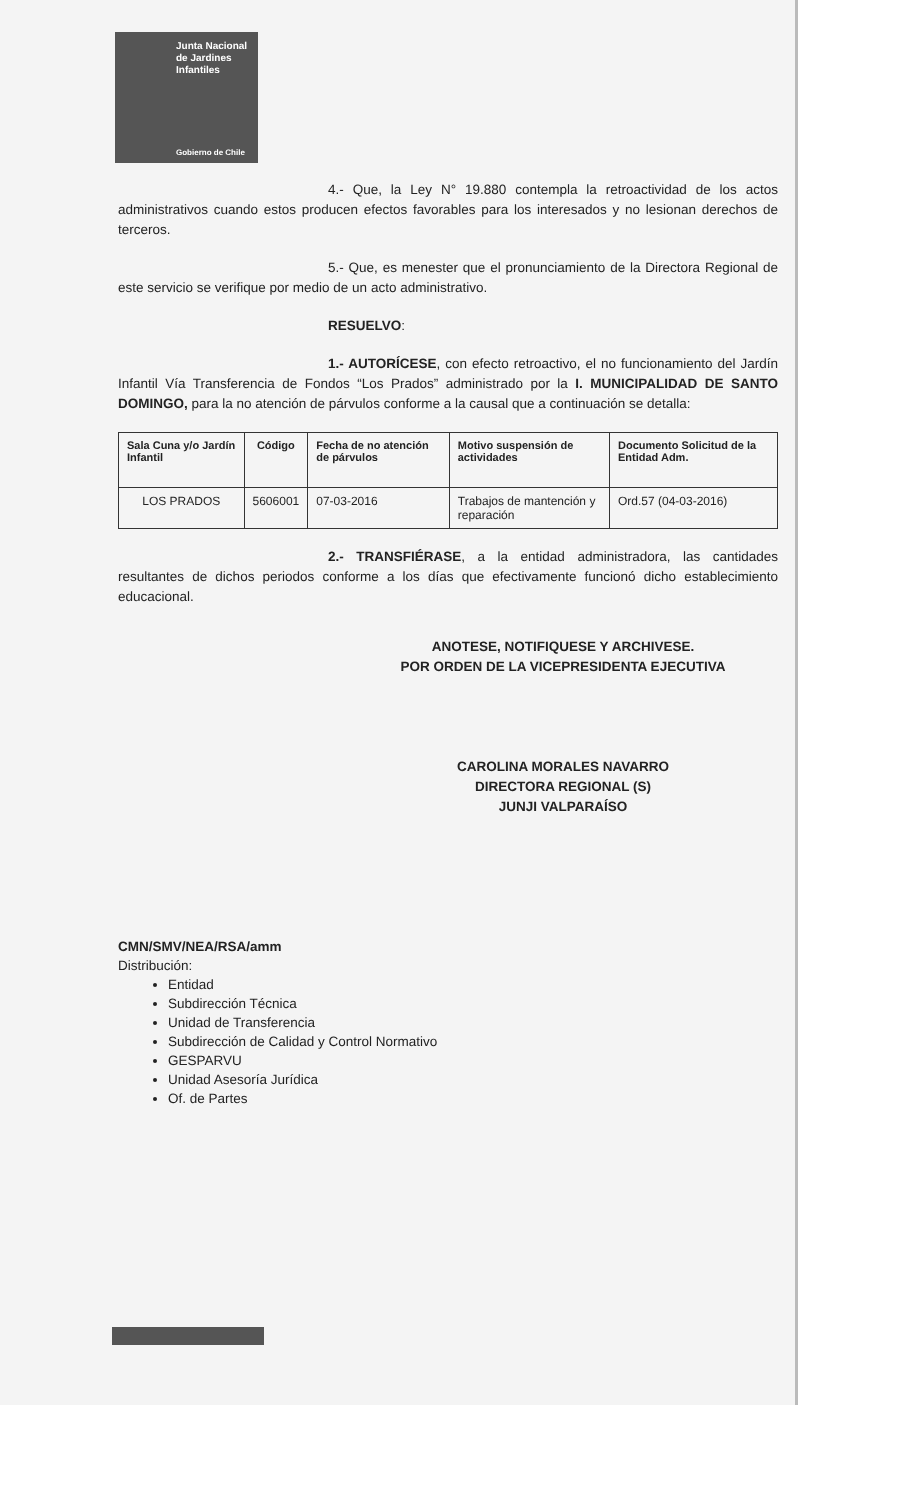Junta Nacional
de Jardines
Infantiles
Gobierno de Chile
4.- Que, la Ley N° 19.880 contempla la retroactividad de los actos administrativos cuando estos producen efectos favorables para los interesados y no lesionan derechos de terceros.
5.- Que, es menester que el pronunciamiento de la Directora Regional de este servicio se verifique por medio de un acto administrativo.
RESUELVO:
1.- AUTORÍCESE, con efecto retroactivo, el no funcionamiento del Jardín Infantil Vía Transferencia de Fondos “Los Prados” administrado por la I. MUNICIPALIDAD DE SANTO DOMINGO, para la no atención de párvulos conforme a la causal que a continuación se detalla:
| Sala Cuna y/o Jardín Infantil | Código | Fecha de no atención de párvulos | Motivo suspensión de actividades | Documento Solicitud de la Entidad Adm. |
| --- | --- | --- | --- | --- |
| LOS PRADOS | 5606001 | 07-03-2016 | Trabajos de mantención y reparación | Ord.57 (04-03-2016) |
2.- TRANSFIÉRASE, a la entidad administradora, las cantidades resultantes de dichos periodos conforme a los días que efectivamente funcionó dicho establecimiento educacional.
ANOTESE, NOTIFIQUESE Y ARCHIVESE.
POR ORDEN DE LA VICEPRESIDENTA EJECUTIVA
CAROLINA MORALES NAVARRO
DIRECTORA REGIONAL (S)
JUNJI VALPARAÍSO
CMN/SMV/NEA/RSA/amm
Distribución:
Entidad
Subdirección Técnica
Unidad de Transferencia
Subdirección de Calidad y Control Normativo
GESPARVU
Unidad Asesoría Jurídica
Of. de Partes